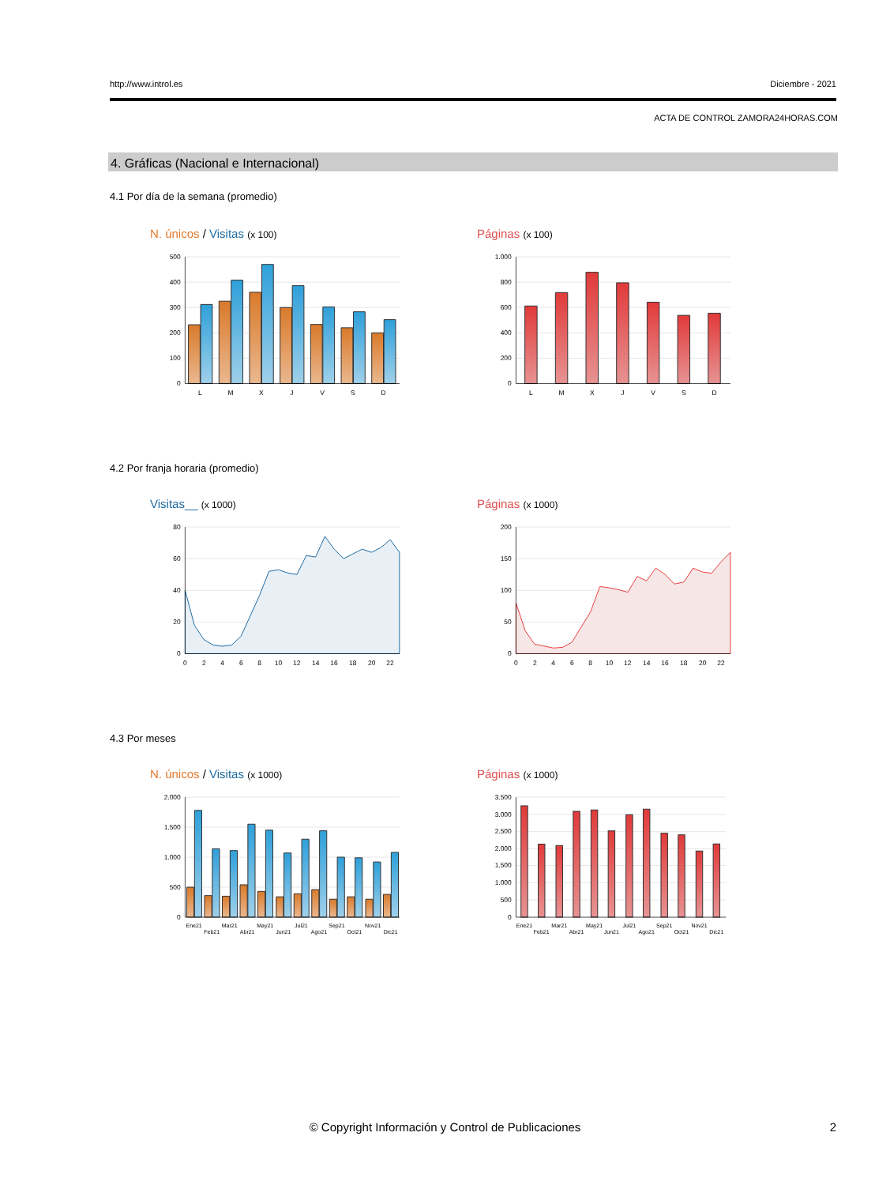http://www.introl.es Diciembre - 2021
ACTA DE CONTROL ZAMORA24HORAS.COM
4. Gráficas (Nacional e Internacional)
4.1 Por día de la semana (promedio)
N. únicos / Visitas (x 100) Páginas (x 100)
500
400
300
200
100
0
L
M
X
J
V
S
D
1.000
800
600
400
200
0
L
M
X
J
V
S
D
4.2 Por franja horaria (promedio)
Visitas__ (x 1000) Páginas (x 1000)
80
60
40
20
0
0
2
4
6
8
10
12
14
16
18
20
22
200
150
100
50
0
0
2
4
6
8
10
12
14
16
18
20
22
4.3 Por meses
N. únicos / Visitas (x 1000) Páginas (x 1000)
2.000
1.500
1.000
500
0
Ene21
Feb21
Mar21
Abr21
May21
Jun21
Jul21
Ago21
Sep21
Oct21
Nov21
Dic21
3.500
3.000
2.500
2.000
1.500
1.000
500
0
Ene21
Feb21
Mar21
Abr21
May21
Jun21
Jul21
Ago21
Sep21
Oct21
Nov21
Dic21
© Copyright Información y Control de Publicaciones
2